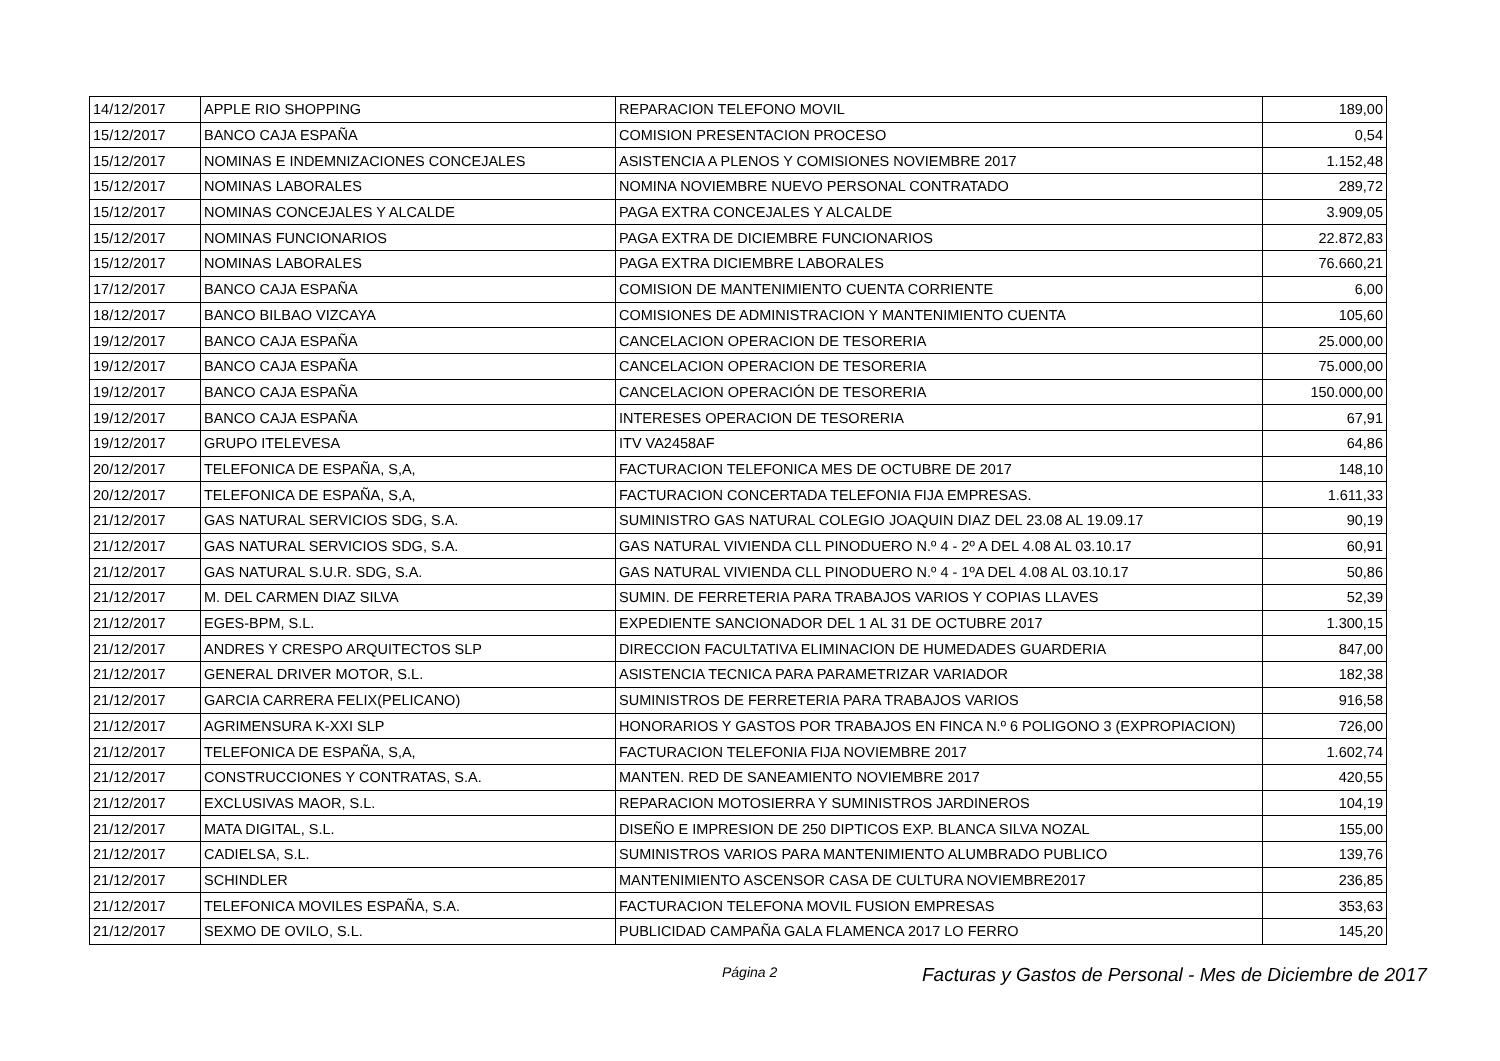| 14/12/2017 | APPLE RIO SHOPPING | REPARACION TELEFONO MOVIL | 189,00 |
| 15/12/2017 | BANCO CAJA ESPAÑA | COMISION PRESENTACION PROCESO | 0,54 |
| 15/12/2017 | NOMINAS E INDEMNIZACIONES CONCEJALES | ASISTENCIA A PLENOS Y COMISIONES NOVIEMBRE 2017 | 1.152,48 |
| 15/12/2017 | NOMINAS LABORALES | NOMINA NOVIEMBRE NUEVO PERSONAL CONTRATADO | 289,72 |
| 15/12/2017 | NOMINAS CONCEJALES Y ALCALDE | PAGA EXTRA CONCEJALES Y ALCALDE | 3.909,05 |
| 15/12/2017 | NOMINAS FUNCIONARIOS | PAGA EXTRA DE DICIEMBRE FUNCIONARIOS | 22.872,83 |
| 15/12/2017 | NOMINAS LABORALES | PAGA EXTRA DICIEMBRE LABORALES | 76.660,21 |
| 17/12/2017 | BANCO CAJA ESPAÑA | COMISION DE MANTENIMIENTO CUENTA CORRIENTE | 6,00 |
| 18/12/2017 | BANCO BILBAO VIZCAYA | COMISIONES DE ADMINISTRACION Y MANTENIMIENTO CUENTA | 105,60 |
| 19/12/2017 | BANCO CAJA ESPAÑA | CANCELACION OPERACION DE TESORERIA | 25.000,00 |
| 19/12/2017 | BANCO CAJA ESPAÑA | CANCELACION OPERACION DE TESORERIA | 75.000,00 |
| 19/12/2017 | BANCO CAJA ESPAÑA | CANCELACION OPERACIÓN DE TESORERIA | 150.000,00 |
| 19/12/2017 | BANCO CAJA ESPAÑA | INTERESES OPERACION DE TESORERIA | 67,91 |
| 19/12/2017 | GRUPO ITELEVESA | ITV VA2458AF | 64,86 |
| 20/12/2017 | TELEFONICA DE ESPAÑA, S,A, | FACTURACION TELEFONICA MES DE OCTUBRE DE 2017 | 148,10 |
| 20/12/2017 | TELEFONICA DE ESPAÑA, S,A, | FACTURACION CONCERTADA TELEFONIA FIJA EMPRESAS. | 1.611,33 |
| 21/12/2017 | GAS NATURAL SERVICIOS SDG, S.A. | SUMINISTRO GAS NATURAL COLEGIO JOAQUIN DIAZ DEL 23.08 AL 19.09.17 | 90,19 |
| 21/12/2017 | GAS NATURAL SERVICIOS SDG, S.A. | GAS NATURAL VIVIENDA CLL PINODUERO N.º 4 - 2º A DEL 4.08 AL 03.10.17 | 60,91 |
| 21/12/2017 | GAS NATURAL S.U.R. SDG, S.A. | GAS NATURAL VIVIENDA CLL PINODUERO N.º 4 - 1ºA DEL 4.08 AL 03.10.17 | 50,86 |
| 21/12/2017 | M. DEL CARMEN DIAZ SILVA | SUMIN. DE FERRETERIA PARA TRABAJOS VARIOS Y COPIAS LLAVES | 52,39 |
| 21/12/2017 | EGES-BPM, S.L. | EXPEDIENTE SANCIONADOR DEL 1 AL 31 DE OCTUBRE 2017 | 1.300,15 |
| 21/12/2017 | ANDRES Y CRESPO ARQUITECTOS SLP | DIRECCION FACULTATIVA ELIMINACION DE HUMEDADES GUARDERIA | 847,00 |
| 21/12/2017 | GENERAL DRIVER MOTOR, S.L. | ASISTENCIA TECNICA PARA PARAMETRIZAR VARIADOR | 182,38 |
| 21/12/2017 | GARCIA CARRERA FELIX(PELICANO) | SUMINISTROS DE FERRETERIA PARA TRABAJOS VARIOS | 916,58 |
| 21/12/2017 | AGRIMENSURA K-XXI SLP | HONORARIOS Y GASTOS POR TRABAJOS EN FINCA N.º 6 POLIGONO 3 (EXPROPIACION) | 726,00 |
| 21/12/2017 | TELEFONICA DE ESPAÑA, S,A, | FACTURACION TELEFONIA FIJA NOVIEMBRE 2017 | 1.602,74 |
| 21/12/2017 | CONSTRUCCIONES Y CONTRATAS, S.A. | MANTEN. RED DE SANEAMIENTO NOVIEMBRE 2017 | 420,55 |
| 21/12/2017 | EXCLUSIVAS MAOR, S.L. | REPARACION MOTOSIERRA Y SUMINISTROS JARDINEROS | 104,19 |
| 21/12/2017 | MATA DIGITAL, S.L. | DISEÑO E IMPRESION DE 250 DIPTICOS EXP. BLANCA SILVA NOZAL | 155,00 |
| 21/12/2017 | CADIELSA, S.L. | SUMINISTROS VARIOS PARA MANTENIMIENTO ALUMBRADO PUBLICO | 139,76 |
| 21/12/2017 | SCHINDLER | MANTENIMIENTO ASCENSOR CASA DE CULTURA NOVIEMBRE2017 | 236,85 |
| 21/12/2017 | TELEFONICA MOVILES ESPAÑA, S.A. | FACTURACION TELEFONA MOVIL FUSION EMPRESAS | 353,63 |
| 21/12/2017 | SEXMO DE OVILO, S.L. | PUBLICIDAD CAMPAÑA GALA FLAMENCA 2017 LO FERRO | 145,20 |
Página 2 Facturas y Gastos de Personal - Mes de Diciembre de 2017